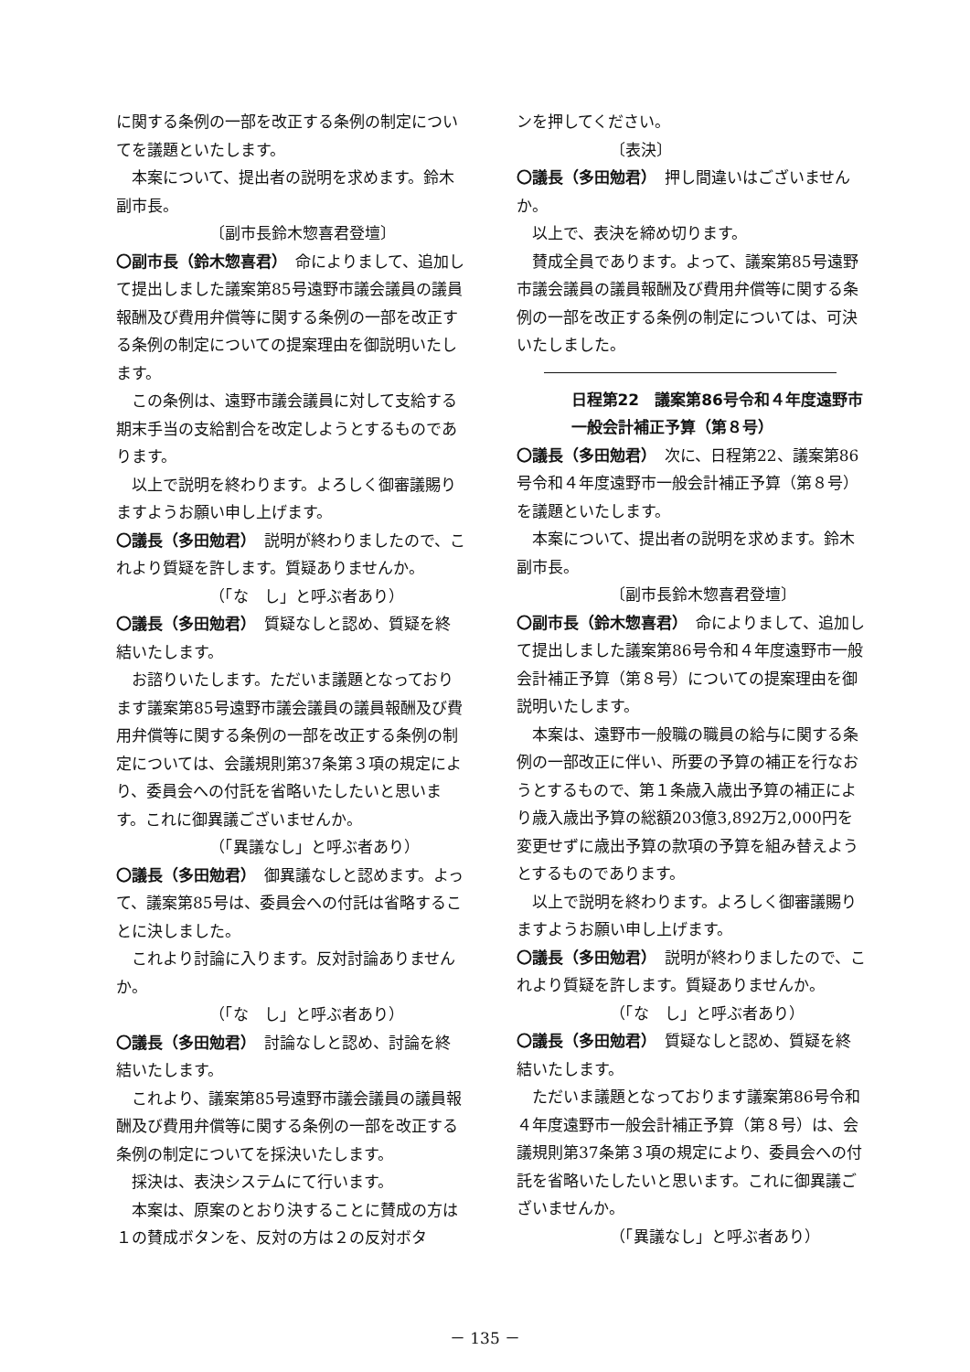に関する条例の一部を改正する条例の制定についてを議題といたします。
本案について、提出者の説明を求めます。鈴木副市長。
〔副市長鈴木惣喜君登壇〕
〇副市長（鈴木惣喜君）　命によりまして、追加して提出しました議案第85号遠野市議会議員の議員報酬及び費用弁償等に関する条例の一部を改正する条例の制定についての提案理由を御説明いたします。
この条例は、遠野市議会議員に対して支給する期末手当の支給割合を改定しようとするものであります。
以上で説明を終わります。よろしく御審議賜りますようお願い申し上げます。
〇議長（多田勉君）　説明が終わりましたので、これより質疑を許します。質疑ありませんか。
（「な　し」と呼ぶ者あり）
〇議長（多田勉君）　質疑なしと認め、質疑を終結いたします。
お諮りいたします。ただいま議題となっております議案第85号遠野市議会議員の議員報酬及び費用弁償等に関する条例の一部を改正する条例の制定については、会議規則第37条第３項の規定により、委員会への付託を省略いたしたいと思います。これに御異議ございませんか。
（「異議なし」と呼ぶ者あり）
〇議長（多田勉君）　御異議なしと認めます。よって、議案第85号は、委員会への付託は省略することに決しました。
これより討論に入ります。反対討論ありませんか。
（「な　し」と呼ぶ者あり）
〇議長（多田勉君）　討論なしと認め、討論を終結いたします。
これより、議案第85号遠野市議会議員の議員報酬及び費用弁償等に関する条例の一部を改正する条例の制定についてを採決いたします。
採決は、表決システムにて行います。
本案は、原案のとおり決することに賛成の方は１の賛成ボタンを、反対の方は２の反対ボタ
ンを押してください。
〔表決〕
〇議長（多田勉君）　押し間違いはございませんか。
以上で、表決を締め切ります。
賛成全員であります。よって、議案第85号遠野市議会議員の議員報酬及び費用弁償等に関する条例の一部を改正する条例の制定については、可決いたしました。
日程第22　議案第86号令和４年度遠野市
一般会計補正予算（第８号）
〇議長（多田勉君）　次に、日程第22、議案第86号令和４年度遠野市一般会計補正予算（第８号）を議題といたします。
本案について、提出者の説明を求めます。鈴木副市長。
〔副市長鈴木惣喜君登壇〕
〇副市長（鈴木惣喜君）　命によりまして、追加して提出しました議案第86号令和４年度遠野市一般会計補正予算（第８号）についての提案理由を御説明いたします。
本案は、遠野市一般職の職員の給与に関する条例の一部改正に伴い、所要の予算の補正を行なおうとするもので、第１条歳入歳出予算の補正により歳入歳出予算の総額203億3,892万2,000円を変更せずに歳出予算の款項の予算を組み替えようとするものであります。
以上で説明を終わります。よろしく御審議賜りますようお願い申し上げます。
〇議長（多田勉君）　説明が終わりましたので、これより質疑を許します。質疑ありませんか。
（「な　し」と呼ぶ者あり）
〇議長（多田勉君）　質疑なしと認め、質疑を終結いたします。
ただいま議題となっております議案第86号令和４年度遠野市一般会計補正予算（第８号）は、会議規則第37条第３項の規定により、委員会への付託を省略いたしたいと思います。これに御異議ございませんか。
（「異議なし」と呼ぶ者あり）
－ 135 －